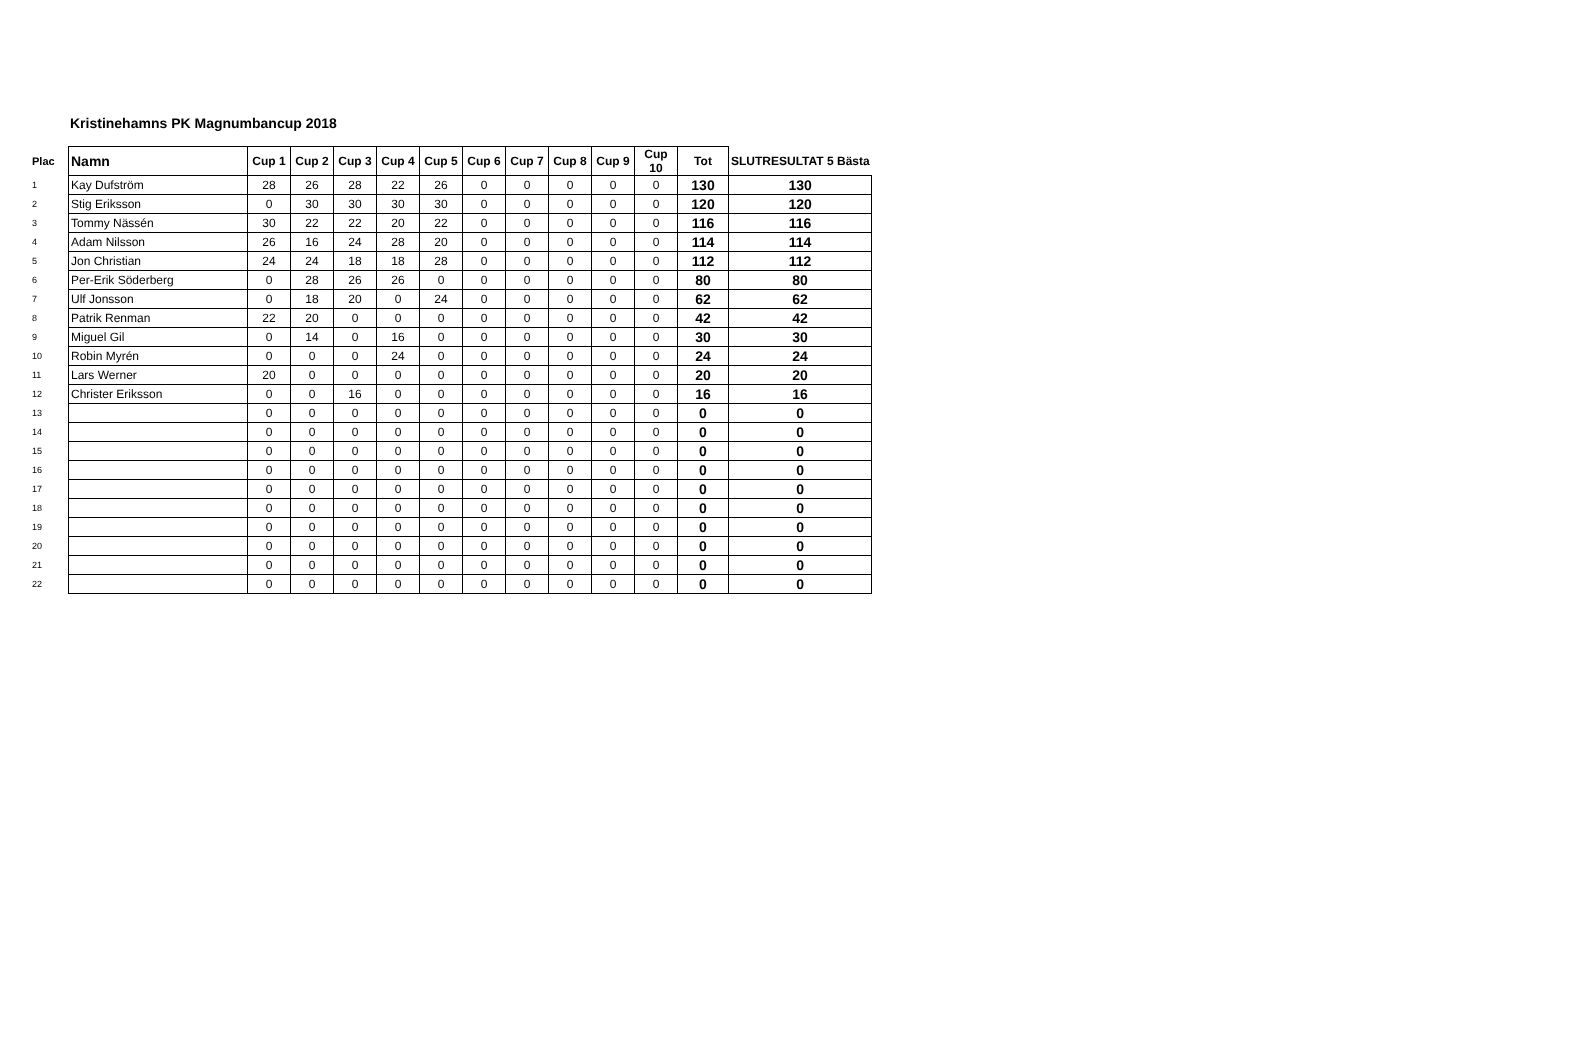Kristinehamns PK Magnumbancup 2018
| Plac | Namn | Cup 1 | Cup 2 | Cup 3 | Cup 4 | Cup 5 | Cup 6 | Cup 7 | Cup 8 | Cup 9 | Cup 10 | Tot | SLUTRESULTAT 5 Bästa |
| --- | --- | --- | --- | --- | --- | --- | --- | --- | --- | --- | --- | --- | --- |
| 1 | Kay Dufström | 28 | 26 | 28 | 22 | 26 | 0 | 0 | 0 | 0 | 0 | 130 | 130 |
| 2 | Stig Eriksson | 0 | 30 | 30 | 30 | 30 | 0 | 0 | 0 | 0 | 0 | 120 | 120 |
| 3 | Tommy Nässén | 30 | 22 | 22 | 20 | 22 | 0 | 0 | 0 | 0 | 0 | 116 | 116 |
| 4 | Adam Nilsson | 26 | 16 | 24 | 28 | 20 | 0 | 0 | 0 | 0 | 0 | 114 | 114 |
| 5 | Jon Christian | 24 | 24 | 18 | 18 | 28 | 0 | 0 | 0 | 0 | 0 | 112 | 112 |
| 6 | Per-Erik Söderberg | 0 | 28 | 26 | 26 | 0 | 0 | 0 | 0 | 0 | 0 | 80 | 80 |
| 7 | Ulf Jonsson | 0 | 18 | 20 | 0 | 24 | 0 | 0 | 0 | 0 | 0 | 62 | 62 |
| 8 | Patrik Renman | 22 | 20 | 0 | 0 | 0 | 0 | 0 | 0 | 0 | 0 | 42 | 42 |
| 9 | Miguel Gil | 0 | 14 | 0 | 16 | 0 | 0 | 0 | 0 | 0 | 0 | 30 | 30 |
| 10 | Robin Myrén | 0 | 0 | 0 | 24 | 0 | 0 | 0 | 0 | 0 | 0 | 24 | 24 |
| 11 | Lars Werner | 20 | 0 | 0 | 0 | 0 | 0 | 0 | 0 | 0 | 0 | 20 | 20 |
| 12 | Christer Eriksson | 0 | 0 | 16 | 0 | 0 | 0 | 0 | 0 | 0 | 0 | 16 | 16 |
| 13 | | 0 | 0 | 0 | 0 | 0 | 0 | 0 | 0 | 0 | 0 | 0 | 0 |
| 14 | | 0 | 0 | 0 | 0 | 0 | 0 | 0 | 0 | 0 | 0 | 0 | 0 |
| 15 | | 0 | 0 | 0 | 0 | 0 | 0 | 0 | 0 | 0 | 0 | 0 | 0 |
| 16 | | 0 | 0 | 0 | 0 | 0 | 0 | 0 | 0 | 0 | 0 | 0 | 0 |
| 17 | | 0 | 0 | 0 | 0 | 0 | 0 | 0 | 0 | 0 | 0 | 0 | 0 |
| 18 | | 0 | 0 | 0 | 0 | 0 | 0 | 0 | 0 | 0 | 0 | 0 | 0 |
| 19 | | 0 | 0 | 0 | 0 | 0 | 0 | 0 | 0 | 0 | 0 | 0 | 0 |
| 20 | | 0 | 0 | 0 | 0 | 0 | 0 | 0 | 0 | 0 | 0 | 0 | 0 |
| 21 | | 0 | 0 | 0 | 0 | 0 | 0 | 0 | 0 | 0 | 0 | 0 | 0 |
| 22 | | 0 | 0 | 0 | 0 | 0 | 0 | 0 | 0 | 0 | 0 | 0 | 0 |